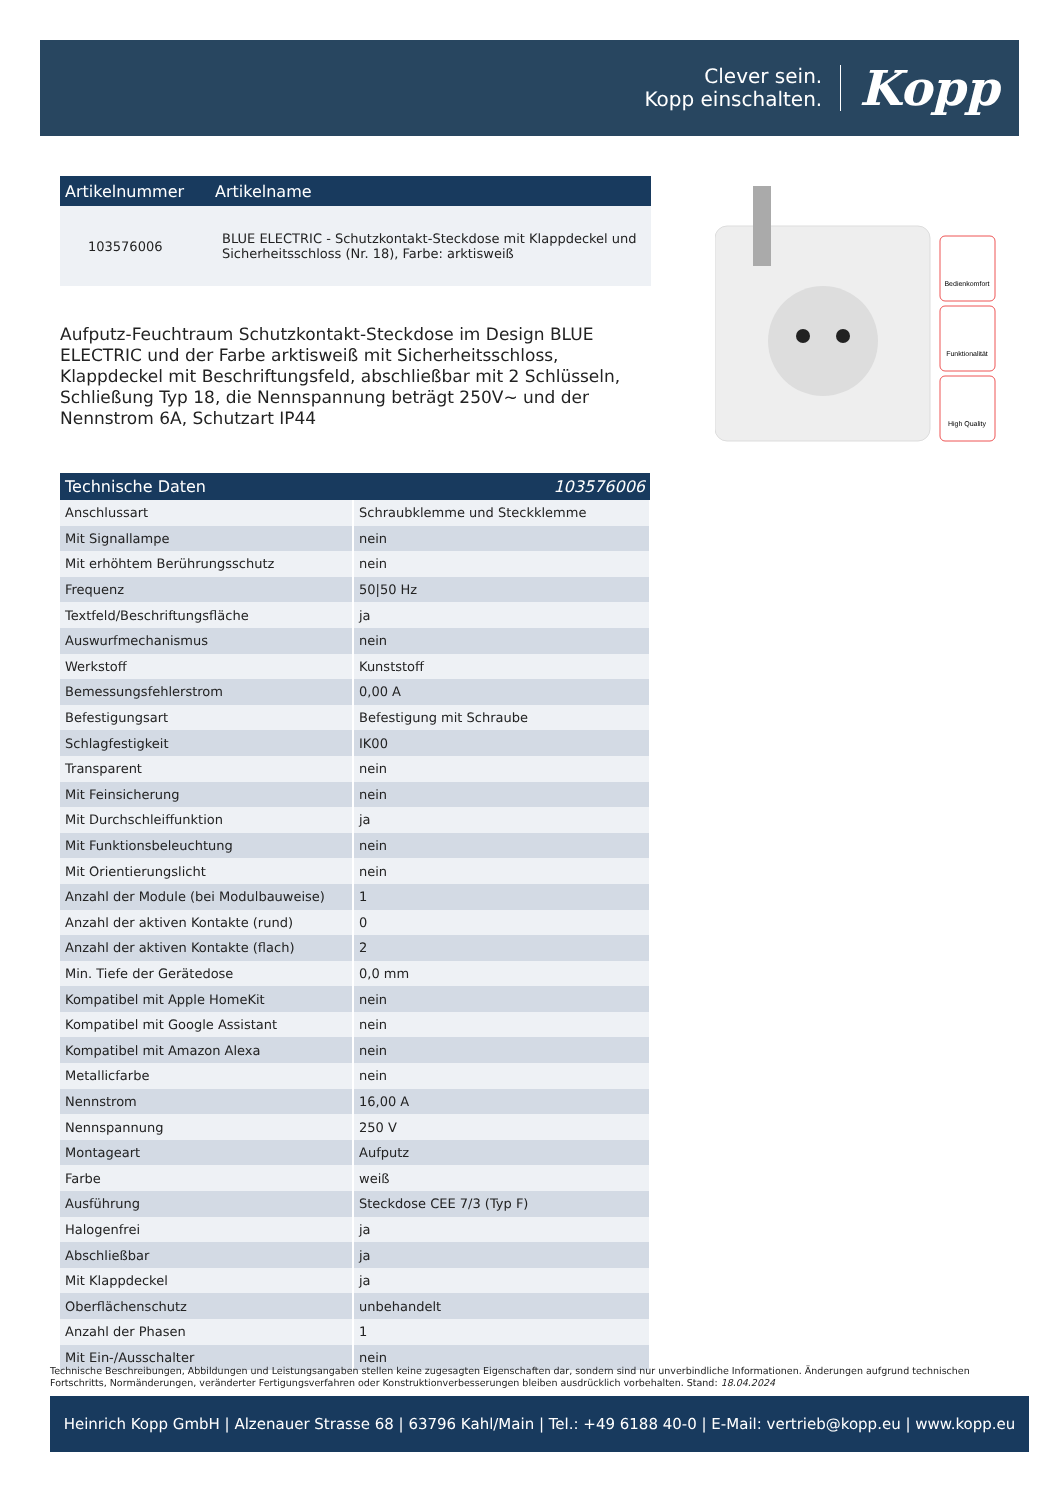Clever sein.
Kopp einschalten.
Kopp
| Artikelnummer | Artikelname |
| --- | --- |
| 103576006 | BLUE ELECTRIC - Schutzkontakt-Steckdose mit Klappdeckel und Sicherheitsschloss (Nr. 18), Farbe: arktisweiß |
Aufputz-Feuchtraum Schutzkontakt-Steckdose im Design BLUE ELECTRIC und der Farbe arktisweiß mit Sicherheitsschloss, Klappdeckel mit Beschriftungsfeld, abschließbar mit 2 Schlüsseln, Schließung Typ 18, die Nennspannung beträgt 250V~ und der Nennstrom 6A, Schutzart IP44
| Technische Daten | 103576006 |
| --- | --- |
| Anschlussart | Schraubklemme und Steckklemme |
| Mit Signallampe | nein |
| Mit erhöhtem Berührungsschutz | nein |
| Frequenz | 50/50 Hz |
| Textfeld/Beschriftungsfläche | ja |
| Auswurfmechanismus | nein |
| Werkstoff | Kunststoff |
| Bemessungsfehlerstrom | 0,00 A |
| Befestigungsart | Befestigung mit Schraube |
| Schlagfestigkeit | IK00 |
| Transparent | nein |
| Mit Feinsicherung | nein |
| Mit Durchschleiffunktion | ja |
| Mit Funktionsbeleuchtung | nein |
| Mit Orientierungslicht | nein |
| Anzahl der Module (bei Modulbauweise) | 1 |
| Anzahl der aktiven Kontakte (rund) | 0 |
| Anzahl der aktiven Kontakte (flach) | 2 |
| Min. Tiefe der Gerätedose | 0,0 mm |
| Kompatibel mit Apple HomeKit | nein |
| Kompatibel mit Google Assistant | nein |
| Kompatibel mit Amazon Alexa | nein |
| Metallicfarbe | nein |
| Nennstrom | 16,00 A |
| Nennspannung | 250 V |
| Montageart | Aufputz |
| Farbe | weiß |
| Ausführung | Steckdose CEE 7/3 (Typ F) |
| Halogenfrei | ja |
| Abschließbar | ja |
| Mit Klappdeckel | ja |
| Oberflächenschutz | unbehandelt |
| Anzahl der Phasen | 1 |
| Mit Ein-/Ausschalter | nein |
Bedienkomfort
Funktionalität
High Quality
Technische Beschreibungen, Abbildungen und Leistungsangaben stellen keine zugesagten Eigenschaften dar, sondern sind nur unverbindliche Informationen. Änderungen aufgrund technischen Fortschritts, Normänderungen, veränderter Fertigungsverfahren oder Konstruktionverbesserungen bleiben ausdrücklich vorbehalten. Stand: 18.04.2024
Heinrich Kopp GmbH | Alzenauer Strasse 68 | 63796 Kahl/Main | Tel.: +49 6188 40-0 | E-Mail: vertrieb@kopp.eu | www.kopp.eu